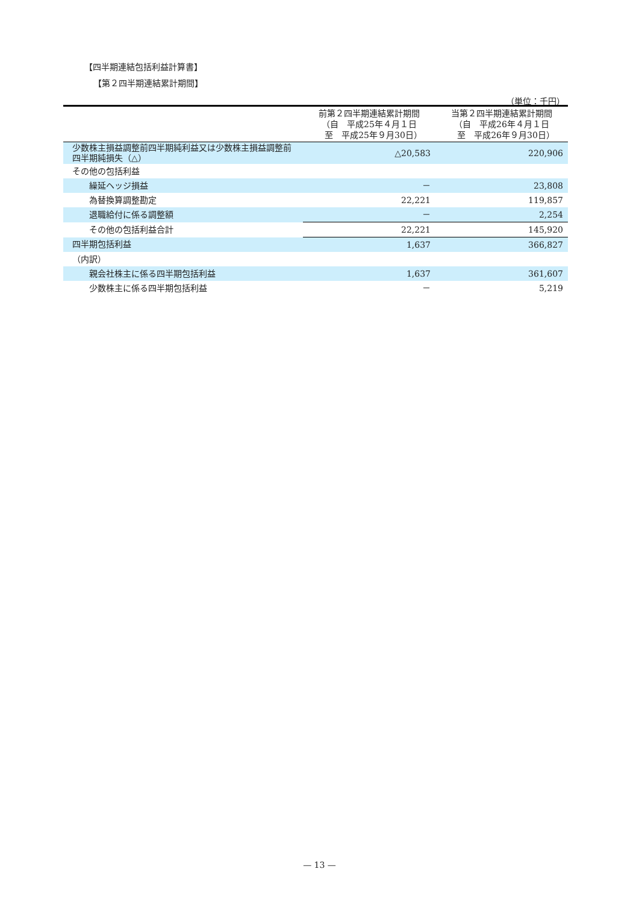【四半期連結包括利益計算書】
【第２四半期連結累計期間】
（単位：千円）
| | 前第２四半期連結累計期間 （自 平成25年４月１日 至 平成25年９月30日） | 当第２四半期連結累計期間 （自 平成26年４月１日 至 平成26年９月30日） |
| --- | --- | --- |
| 少数株主損益調整前四半期純利益又は少数株主損益調整前四半期純損失（△） | △20,583 | 220,906 |
| その他の包括利益 | | |
| 繰延ヘッジ損益 | － | 23,808 |
| 為替換算調整勘定 | 22,221 | 119,857 |
| 退職給付に係る調整額 | － | 2,254 |
| その他の包括利益合計 | 22,221 | 145,920 |
| 四半期包括利益 | 1,637 | 366,827 |
| （内訳） | | |
| 親会社株主に係る四半期包括利益 | 1,637 | 361,607 |
| 少数株主に係る四半期包括利益 | － | 5,219 |
— 13 —